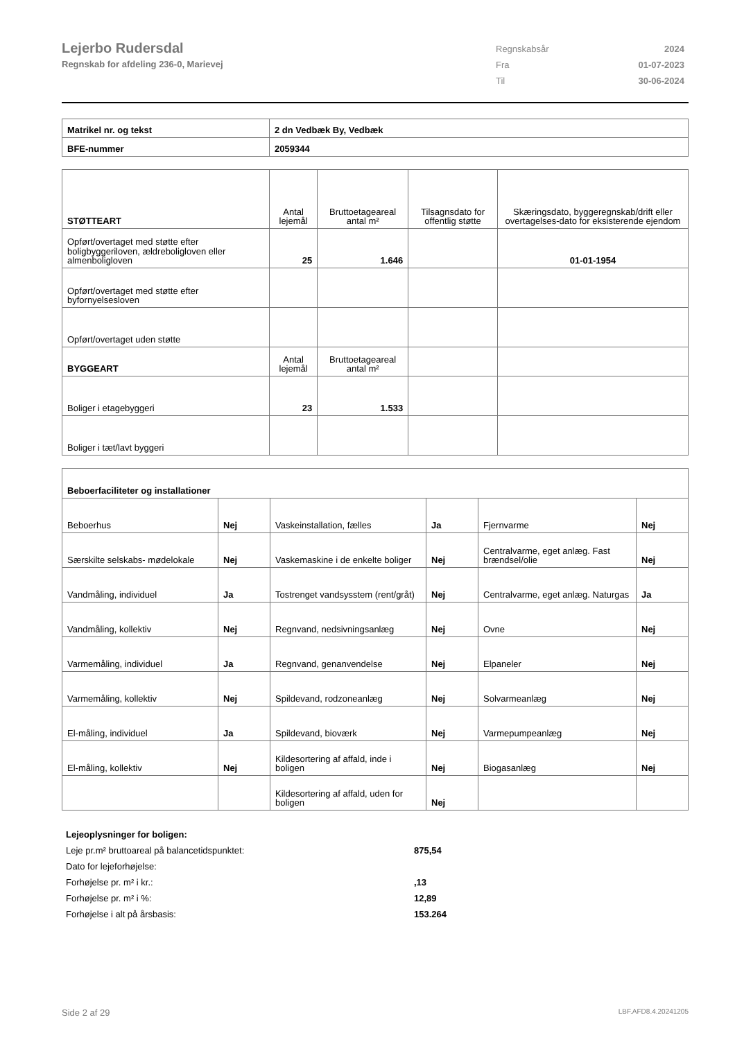Lejerbo Rudersdal
Regnskab for afdeling 236-0, Marievej
| Regnskabsår | 2024 |
| Fra | 01-07-2023 |
| Til | 30-06-2024 |
| Matrikel nr. og tekst | 2 dn Vedbæk By, Vedbæk |
| BFE-nummer | 2059344 |
| STØTTEART | Antal lejemål | Bruttoetageareal antal m² | Tilsagnsdato for offentlig støtte | Skæringsdato, byggeregnskab/drift eller overtagelses-dato for eksisterende ejendom |
| Opført/overtaget med støtte efter boligbyggeriloven, ældreboligloven eller almenboligloven | 25 | 1.646 | | 01-01-1954 |
| Opført/overtaget med støtte efter byfornyelsesloven | | | | |
| Opført/overtaget uden støtte | | | | |
| BYGGEART | Antal lejemål | Bruttoetageareal antal m² | | |
| Boliger i etagebyggeri | 23 | 1.533 | | |
| Boliger i tæt/lavt byggeri | | | | |
| Beboerfaciliteter og installationer | | | | | |
| --- | --- | --- | --- | --- | --- |
| Beboerhus | Nej | Vaskeinstallation, fælles | Ja | Fjernvarme | Nej |
| Særskilte selskabs- mødelokale | Nej | Vaskemaskine i de enkelte boliger | Nej | Centralvarme, eget anlæg. Fast brændsel/olie | Nej |
| Vandmåling, individuel | Ja | Tostrenget vandsysstem (rent/gråt) | Nej | Centralvarme, eget anlæg. Naturgas | Ja |
| Vandmåling, kollektiv | Nej | Regnvand, nedsivningsanlæg | Nej | Ovne | Nej |
| Varmemåling, individuel | Ja | Regnvand, genanvendelse | Nej | Elpaneler | Nej |
| Varmemåling, kollektiv | Nej | Spildevand, rodzoneanlæg | Nej | Solvarmeanlæg | Nej |
| El-måling, individuel | Ja | Spildevand, bioværk | Nej | Varmepumpeanlæg | Nej |
| El-måling, kollektiv | Nej | Kildesortering af affald, inde i boligen | Nej | Biogasanlæg | Nej |
| | | Kildesortering af affald, uden for boligen | Nej | | |
| Lejeoplysninger for boligen: | |
| Leje pr.m² bruttoareal på balancetidspunktet: | 875,54 |
| Dato for lejeforhøjelse: | |
| Forhøjelse pr. m² i kr.: | ,13 |
| Forhøjelse pr. m² i %: | 12,89 |
| Forhøjelse i alt på årsbasis: | 153.264 |
Side 2 af 29 LBF.AFD8.4.20241205